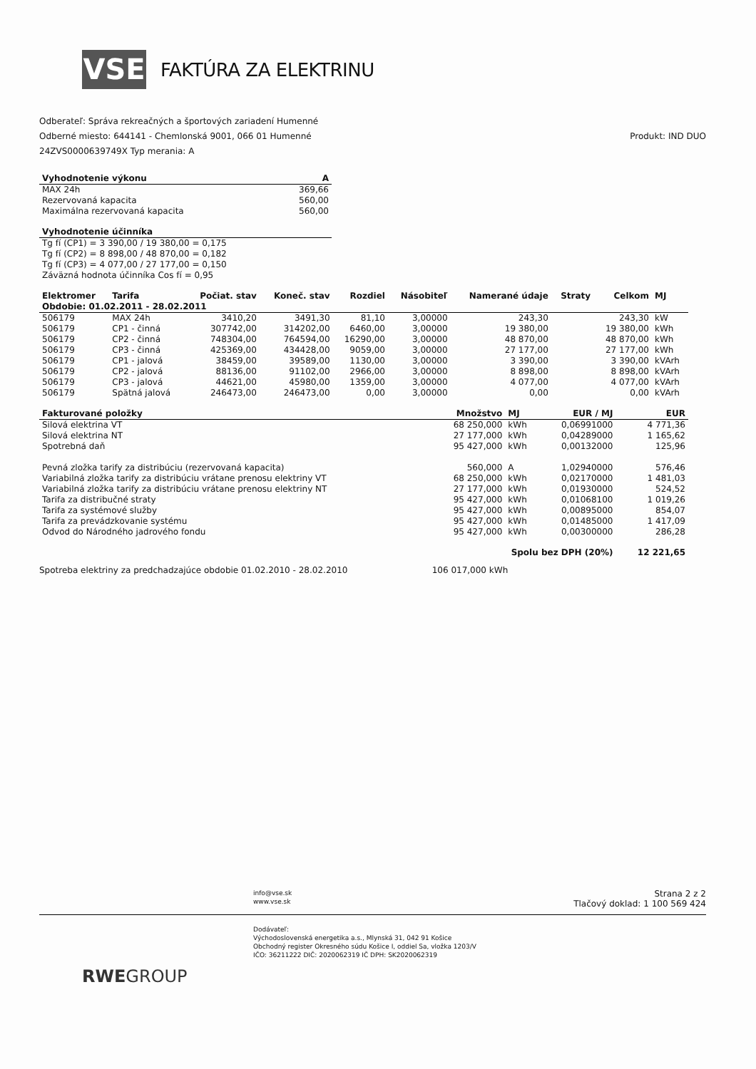VSE
FAKTÚRA ZA ELEKTRINU
Odberateľ: Správa rekreačných a športových zariadení Humenné
Odberné miesto: 644141 - Chemlonská 9001, 066 01 Humenné Produkt: IND DUO
24ZVS0000639749X Typ merania: A
| Vyhodnotenie výkonu | A |
| --- | --- |
| MAX 24h | 369,66 |
| Rezervovaná kapacita | 560,00 |
| Maximálna rezervovaná kapacita | 560,00 |
| Vyhodnotenie účinníka |
| --- |
| Tg fí (CP1) = 3 390,00 / 19 380,00 = 0,175 |
| Tg fí (CP2) = 8 898,00 / 48 870,00 = 0,182 |
| Tg fí (CP3) = 4 077,00 / 27 177,00 = 0,150 |
| Záväzná hodnota účinníka Cos fí = 0,95 |
| Elektromer | Tarifa | Počiat. stav | Koneč. stav | Rozdiel | Násobiteľ | Namerané údaje | Straty | Celkom | MJ |
| --- | --- | --- | --- | --- | --- | --- | --- | --- | --- |
| Obdobie: 01.02.2011 - 28.02.2011 | | | | | | | | | |
| 506179 | MAX 24h | 3410,20 | 3491,30 | 81,10 | 3,00000 | 243,30 | | 243,30 | kW |
| 506179 | CP1 - činná | 307742,00 | 314202,00 | 6460,00 | 3,00000 | 19 380,00 | | 19 380,00 | kWh |
| 506179 | CP2 - činná | 748304,00 | 764594,00 | 16290,00 | 3,00000 | 48 870,00 | | 48 870,00 | kWh |
| 506179 | CP3 - činná | 425369,00 | 434428,00 | 9059,00 | 3,00000 | 27 177,00 | | 27 177,00 | kWh |
| 506179 | CP1 - jalová | 38459,00 | 39589,00 | 1130,00 | 3,00000 | 3 390,00 | | 3 390,00 | kVArh |
| 506179 | CP2 - jalová | 88136,00 | 91102,00 | 2966,00 | 3,00000 | 8 898,00 | | 8 898,00 | kVArh |
| 506179 | CP3 - jalová | 44621,00 | 45980,00 | 1359,00 | 3,00000 | 4 077,00 | | 4 077,00 | kVArh |
| 506179 | Spätná jalová | 246473,00 | 246473,00 | 0,00 | 3,00000 | 0,00 | | 0,00 | kVArh |
| Fakturované položky | Množstvo | MJ | EUR / MJ | EUR |
| --- | --- | --- | --- | --- |
| Silová elektrina VT | 68 250,000 | kWh | 0,06991000 | 4 771,36 |
| Silová elektrina NT | 27 177,000 | kWh | 0,04289000 | 1 165,62 |
| Spotrebná daň | 95 427,000 | kWh | 0,00132000 | 125,96 |
| Pevná zložka tarify za distribúciu (rezervovaná kapacita) | 560,000 | A | 1,02940000 | 576,46 |
| Variabilná zložka tarify za distribúciu vrátane prenosu elektriny VT | 68 250,000 | kWh | 0,02170000 | 1 481,03 |
| Variabilná zložka tarify za distribúciu vrátane prenosu elektriny NT | 27 177,000 | kWh | 0,01930000 | 524,52 |
| Tarifa za distribučné straty | 95 427,000 | kWh | 0,01068100 | 1 019,26 |
| Tarifa za systémové služby | 95 427,000 | kWh | 0,00895000 | 854,07 |
| Tarifa za prevádzkovanie systému | 95 427,000 | kWh | 0,01485000 | 1 417,09 |
| Odvod do Národného jadrového fondu | 95 427,000 | kWh | 0,00300000 | 286,28 |
| Spolu bez DPH (20%) | | | | 12 221,65 |
Spotreba elektriny za predchadzajúce obdobie 01.02.2010 - 28.02.2010 106 017,000 kWh
info@vse.sk
www.vse.sk
Strana 2 z 2
Tlačový doklad: 1 100 569 424
Dodávateľ:
Východoslovenská energetika a.s., Mlynská 31, 042 91 Košice
Obchodný register Okresného súdu Košice I, oddiel Sa, vložka 1203/V
IČO: 36211222 DIČ: 2020062319 IČ DPH: SK2020062319
RWEGROUP